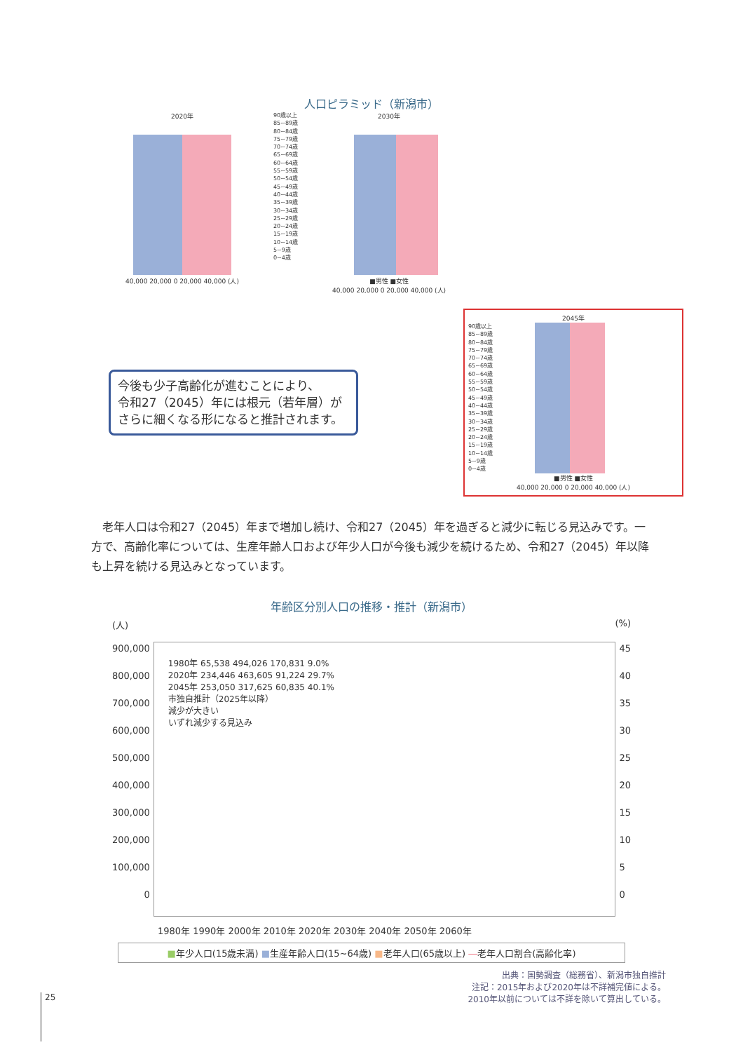人口ピラミッド（新潟市）
2020年 40,000 20,000 0 20,000 40,000 (人)
90歳以上
85~89歳
80~84歳
75~79歳
70~74歳
65~69歳
60~64歳
55~59歳
50~54歳
45~49歳
40~44歳
35~39歳
30~34歳
25~29歳
20~24歳
15~19歳
10~14歳
5~9歳
0~4歳
2030年 ■男性 ■女性
40,000 20,000 0 20,000 40,000 (人)
今後も少子高齢化が進むことにより、
令和27（2045）年には根元（若年層）が
さらに細くなる形になると推計されます。
2045年
90歳以上
85~89歳
80~84歳
75~79歳
70~74歳
65~69歳
60~64歳
55~59歳
50~54歳
45~49歳
40~44歳
35~39歳
30~34歳
25~29歳
20~24歳
15~19歳
10~14歳
5~9歳
0~4歳
■男性 ■女性
40,000 20,000 0 20,000 40,000 (人)
　老年人口は令和27（2045）年まで増加し続け、令和27（2045）年を過ぎると減少に転じる見込みです。一方で、高齢化率については、生産年齢人口および年少人口が今後も減少を続けるため、令和27（2045）年以降も上昇を続ける見込みとなっています。
年齢区分別人口の推移・推計（新潟市）
(人) (%)
900,000
800,000
700,000
600,000
500,000
400,000
300,000
200,000
100,000
0
1980年 65,538 494,026 170,831 9.0%
2020年 234,446 463,605 91,224 29.7%
2045年 253,050 317,625 60,835 40.1%
市独自推計（2025年以降）
減少が大きい
いずれ減少する見込み
45
40
35
30
25
20
15
10
5
0
1980年 1990年 2000年 2010年 2020年 2030年 2040年 2050年 2060年
■年少人口(15歳未満) ■生産年齢人口(15~64歳) ■老年人口(65歳以上) ―老年人口割合(高齢化率)
出典：国勢調査（総務省）、新潟市独自推計
注記：2015年および2020年は不詳補完値による。
2010年以前については不詳を除いて算出している。
25